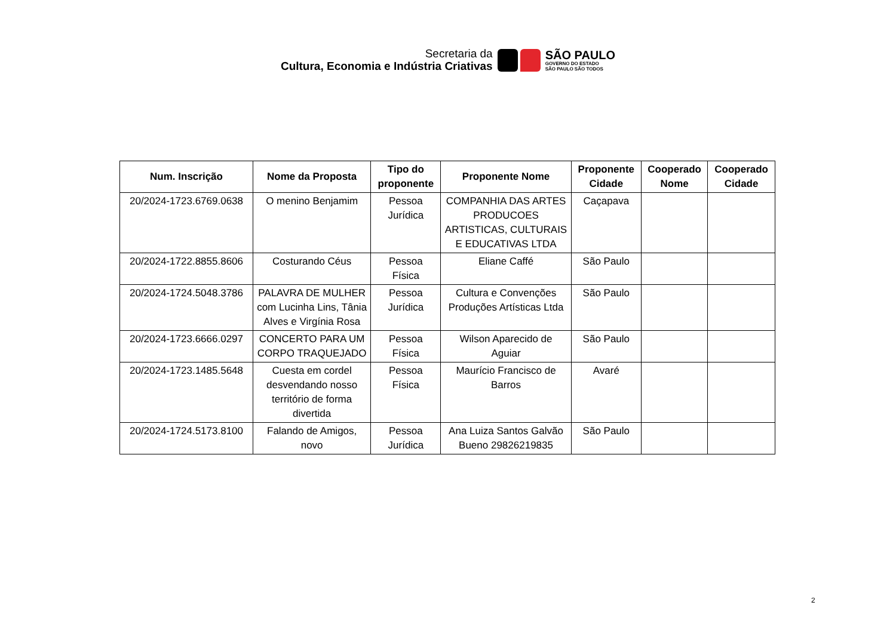Secretaria da
Cultura, Economia e Indústria Criativas
SÃO PAULO
GOVERNO DO ESTADO
SÃO PAULO SÃO TODOS
| Num. Inscrição | Nome da Proposta | Tipo do proponente | Proponente Nome | Proponente Cidade | Cooperado Nome | Cooperado Cidade |
| --- | --- | --- | --- | --- | --- | --- |
| 20/2024-1723.6769.0638 | O menino Benjamim | Pessoa Jurídica | COMPANHIA DAS ARTES PRODUCOES ARTISTICAS, CULTURAIS E EDUCATIVAS LTDA | Caçapava | | |
| 20/2024-1722.8855.8606 | Costurando Céus | Pessoa Física | Eliane Caffé | São Paulo | | |
| 20/2024-1724.5048.3786 | PALAVRA DE MULHER com Lucinha Lins, Tânia Alves e Virgínia Rosa | Pessoa Jurídica | Cultura e Convenções Produções Artísticas Ltda | São Paulo | | |
| 20/2024-1723.6666.0297 | CONCERTO PARA UM CORPO TRAQUEJADO | Pessoa Física | Wilson Aparecido de Aguiar | São Paulo | | |
| 20/2024-1723.1485.5648 | Cuesta em cordel desvendando nosso território de forma divertida | Pessoa Física | Maurício Francisco de Barros | Avaré | | |
| 20/2024-1724.5173.8100 | Falando de Amigos, novo | Pessoa Jurídica | Ana Luiza Santos Galvão Bueno 29826219835 | São Paulo | | |
2